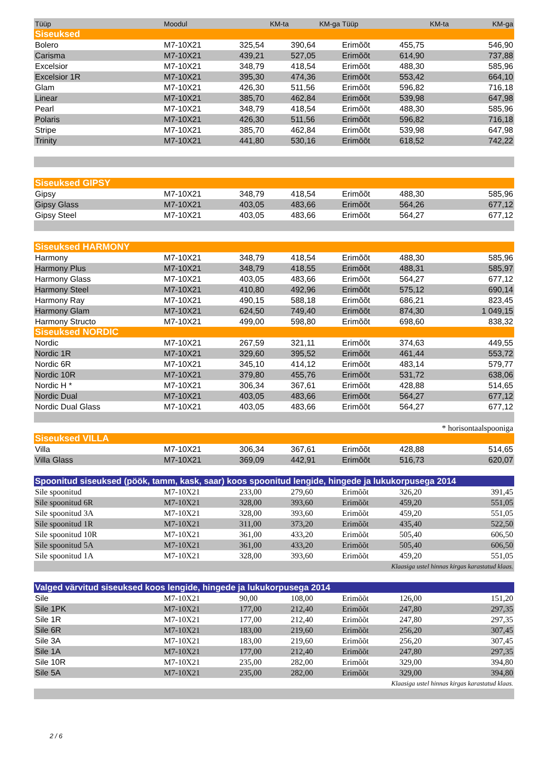| Tüüp | Moodul | KM-ta | KM-ga | Tüüp | KM-ta | KM-ga |
| --- | --- | --- | --- | --- | --- | --- |
| Siseuksed | | | | | | |
| Bolero | M7-10X21 | 325,54 | 390,64 | Erimõõt | 455,75 | 546,90 |
| Carisma | M7-10X21 | 439,21 | 527,05 | Erimõõt | 614,90 | 737,88 |
| Excelsior | M7-10X21 | 348,79 | 418,54 | Erimõõt | 488,30 | 585,96 |
| Excelsior 1R | M7-10X21 | 395,30 | 474,36 | Erimõõt | 553,42 | 664,10 |
| Glam | M7-10X21 | 426,30 | 511,56 | Erimõõt | 596,82 | 716,18 |
| Linear | M7-10X21 | 385,70 | 462,84 | Erimõõt | 539,98 | 647,98 |
| Pearl | M7-10X21 | 348,79 | 418,54 | Erimõõt | 488,30 | 585,96 |
| Polaris | M7-10X21 | 426,30 | 511,56 | Erimõõt | 596,82 | 716,18 |
| Stripe | M7-10X21 | 385,70 | 462,84 | Erimõõt | 539,98 | 647,98 |
| Trinity | M7-10X21 | 441,80 | 530,16 | Erimõõt | 618,52 | 742,22 |
| Siseuksed GIPSY | | | | | | |
| Gipsy | M7-10X21 | 348,79 | 418,54 | Erimõõt | 488,30 | 585,96 |
| Gipsy Glass | M7-10X21 | 403,05 | 483,66 | Erimõõt | 564,26 | 677,12 |
| Gipsy Steel | M7-10X21 | 403,05 | 483,66 | Erimõõt | 564,27 | 677,12 |
| Siseuksed HARMONY | | | | | | |
| Harmony | M7-10X21 | 348,79 | 418,54 | Erimõõt | 488,30 | 585,96 |
| Harmony Plus | M7-10X21 | 348,79 | 418,55 | Erimõõt | 488,31 | 585,97 |
| Harmony Glass | M7-10X21 | 403,05 | 483,66 | Erimõõt | 564,27 | 677,12 |
| Harmony Steel | M7-10X21 | 410,80 | 492,96 | Erimõõt | 575,12 | 690,14 |
| Harmony Ray | M7-10X21 | 490,15 | 588,18 | Erimõõt | 686,21 | 823,45 |
| Harmony Glam | M7-10X21 | 624,50 | 749,40 | Erimõõt | 874,30 | 1 049,15 |
| Harmony Structo | M7-10X21 | 499,00 | 598,80 | Erimõõt | 698,60 | 838,32 |
| Siseuksed NORDIC | | | | | | |
| Nordic | M7-10X21 | 267,59 | 321,11 | Erimõõt | 374,63 | 449,55 |
| Nordic 1R | M7-10X21 | 329,60 | 395,52 | Erimõõt | 461,44 | 553,72 |
| Nordic 6R | M7-10X21 | 345,10 | 414,12 | Erimõõt | 483,14 | 579,77 |
| Nordic 10R | M7-10X21 | 379,80 | 455,76 | Erimõõt | 531,72 | 638,06 |
| Nordic H * | M7-10X21 | 306,34 | 367,61 | Erimõõt | 428,88 | 514,65 |
| Nordic Dual | M7-10X21 | 403,05 | 483,66 | Erimõõt | 564,27 | 677,12 |
| Nordic Dual Glass | M7-10X21 | 403,05 | 483,66 | Erimõõt | 564,27 | 677,12 |
| * horisontaalspooniga | | | | | | |
| Siseuksed VILLA | | | | | | |
| Villa | M7-10X21 | 306,34 | 367,61 | Erimõõt | 428,88 | 514,65 |
| Villa Glass | M7-10X21 | 369,09 | 442,91 | Erimõõt | 516,73 | 620,07 |
| Spoonitud siseuksed (pöök, tamm, kask, saar) koos spoonitud lengide, hingede ja lukukorpusega 2014 | | | | | | |
| Sile spoonitud | M7-10X21 | 233,00 | 279,60 | Erimõõt | 326,20 | 391,45 |
| Sile spoonitud 6R | M7-10X21 | 328,00 | 393,60 | Erimõõt | 459,20 | 551,05 |
| Sile spoonitud 3A | M7-10X21 | 328,00 | 393,60 | Erimõõt | 459,20 | 551,05 |
| Sile spoonitud 1R | M7-10X21 | 311,00 | 373,20 | Erimõõt | 435,40 | 522,50 |
| Sile spoonitud 10R | M7-10X21 | 361,00 | 433,20 | Erimõõt | 505,40 | 606,50 |
| Sile spoonitud 5A | M7-10X21 | 361,00 | 433,20 | Erimõõt | 505,40 | 606,50 |
| Sile spoonitud 1A | M7-10X21 | 328,00 | 393,60 | Erimõõt | 459,20 | 551,05 |
| Klaasiga ustel hinnas kirgas karastatud klaas. | | | | | | |
| Valged värvitud siseuksed koos lengide, hingede ja lukukorpusega 2014 | | | | | | |
| Sile | M7-10X21 | 90,00 | 108,00 | Erimõõt | 126,00 | 151,20 |
| Sile 1PK | M7-10X21 | 177,00 | 212,40 | Erimõõt | 247,80 | 297,35 |
| Sile 1R | M7-10X21 | 177,00 | 212,40 | Erimõõt | 247,80 | 297,35 |
| Sile 6R | M7-10X21 | 183,00 | 219,60 | Erimõõt | 256,20 | 307,45 |
| Sile 3A | M7-10X21 | 183,00 | 219,60 | Erimõõt | 256,20 | 307,45 |
| Sile 1A | M7-10X21 | 177,00 | 212,40 | Erimõõt | 247,80 | 297,35 |
| Sile 10R | M7-10X21 | 235,00 | 282,00 | Erimõõt | 329,00 | 394,80 |
| Sile 5A | M7-10X21 | 235,00 | 282,00 | Erimõõt | 329,00 | 394,80 |
| Klaasiga ustel hinnas kirgas karastatud klaas. | | | | | | |
2 / 6